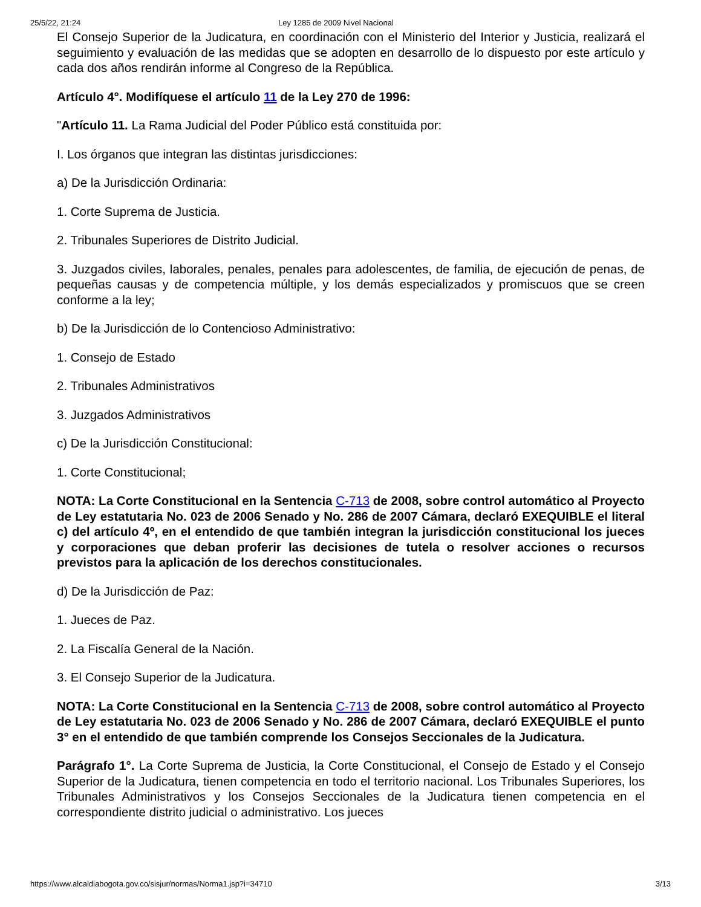25/5/22, 21:24 Ley 1285 de 2009 Nivel Nacional
El Consejo Superior de la Judicatura, en coordinación con el Ministerio del Interior y Justicia, realizará el seguimiento y evaluación de las medidas que se adopten en desarrollo de lo dispuesto por este artículo y cada dos años rendirán informe al Congreso de la República.
Artículo 4°. Modifíquese el artículo 11 de la Ley 270 de 1996:
"Artículo 11. La Rama Judicial del Poder Público está constituida por:
I. Los órganos que integran las distintas jurisdicciones:
a) De la Jurisdicción Ordinaria:
1. Corte Suprema de Justicia.
2. Tribunales Superiores de Distrito Judicial.
3. Juzgados civiles, laborales, penales, penales para adolescentes, de familia, de ejecución de penas, de pequeñas causas y de competencia múltiple, y los demás especializados y promiscuos que se creen conforme a la ley;
b) De la Jurisdicción de lo Contencioso Administrativo:
1. Consejo de Estado
2. Tribunales Administrativos
3. Juzgados Administrativos
c) De la Jurisdicción Constitucional:
1. Corte Constitucional;
NOTA: La Corte Constitucional en la Sentencia C-713 de 2008, sobre control automático al Proyecto de Ley estatutaria No. 023 de 2006 Senado y No. 286 de 2007 Cámara, declaró EXEQUIBLE el literal c) del artículo 4º, en el entendido de que también integran la jurisdicción constitucional los jueces y corporaciones que deban proferir las decisiones de tutela o resolver acciones o recursos previstos para la aplicación de los derechos constitucionales.
d) De la Jurisdicción de Paz:
1. Jueces de Paz.
2. La Fiscalía General de la Nación.
3. El Consejo Superior de la Judicatura.
NOTA: La Corte Constitucional en la Sentencia C-713 de 2008, sobre control automático al Proyecto de Ley estatutaria No. 023 de 2006 Senado y No. 286 de 2007 Cámara, declaró EXEQUIBLE el punto 3° en el entendido de que también comprende los Consejos Seccionales de la Judicatura.
Parágrafo 1°. La Corte Suprema de Justicia, la Corte Constitucional, el Consejo de Estado y el Consejo Superior de la Judicatura, tienen competencia en todo el territorio nacional. Los Tribunales Superiores, los Tribunales Administrativos y los Consejos Seccionales de la Judicatura tienen competencia en el correspondiente distrito judicial o administrativo. Los jueces
https://www.alcaldiabogota.gov.co/sisjur/normas/Norma1.jsp?i=34710 3/13